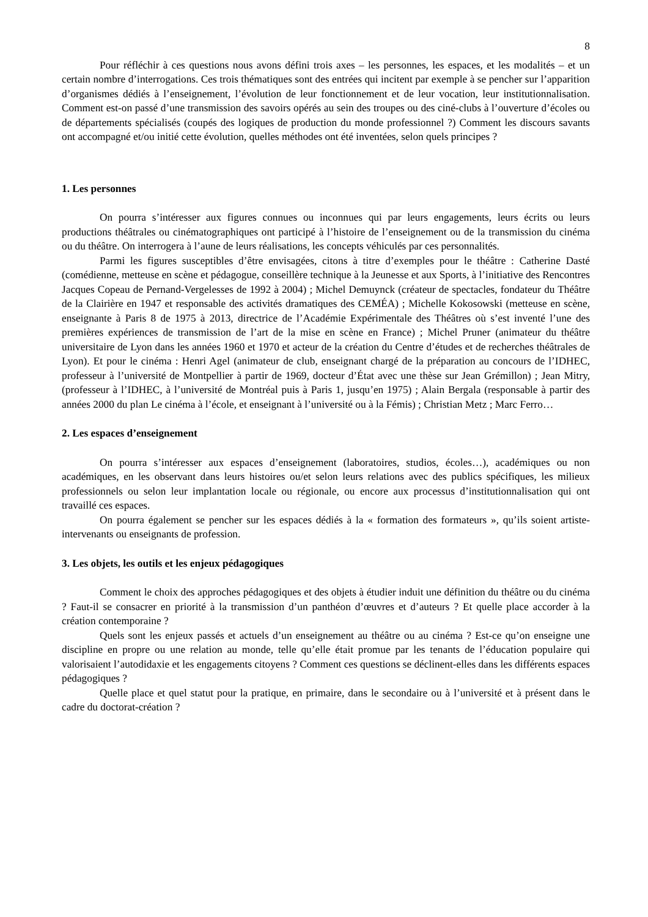8
Pour réfléchir à ces questions nous avons défini trois axes – les personnes, les espaces, et les modalités – et un certain nombre d’interrogations. Ces trois thématiques sont des entrées qui incitent par exemple à se pencher sur l’apparition d’organismes dédiés à l’enseignement, l’évolution de leur fonctionnement et de leur vocation, leur institutionnalisation. Comment est-on passé d’une transmission des savoirs opérés au sein des troupes ou des ciné-clubs à l’ouverture d’écoles ou de départements spécialisés (coupés des logiques de production du monde professionnel ?) Comment les discours savants ont accompagné et/ou initié cette évolution, quelles méthodes ont été inventées, selon quels principes ?
1. Les personnes
On pourra s’intéresser aux figures connues ou inconnues qui par leurs engagements, leurs écrits ou leurs productions théâtrales ou cinématographiques ont participé à l’histoire de l’enseignement ou de la transmission du cinéma ou du théâtre. On interrogera à l’aune de leurs réalisations, les concepts véhiculés par ces personnalités.
Parmi les figures susceptibles d’être envisagées, citons à titre d’exemples pour le théâtre : Catherine Dasté (comédienne, metteuse en scène et pédagogue, conseillère technique à la Jeunesse et aux Sports, à l’initiative des Rencontres Jacques Copeau de Pernand-Vergelesses de 1992 à 2004) ; Michel Demuynck (créateur de spectacles, fondateur du Théâtre de la Clairière en 1947 et responsable des activités dramatiques des CEMÉA) ; Michelle Kokosowski (metteuse en scène, enseignante à Paris 8 de 1975 à 2013, directrice de l’Académie Expérimentale des Théâtres où s’est inventé l’une des premières expériences de transmission de l’art de la mise en scène en France) ; Michel Pruner (animateur du théâtre universitaire de Lyon dans les années 1960 et 1970 et acteur de la création du Centre d’études et de recherches théâtrales de Lyon). Et pour le cinéma : Henri Agel (animateur de club, enseignant chargé de la préparation au concours de l’IDHEC, professeur à l’université de Montpellier à partir de 1969, docteur d’État avec une thèse sur Jean Grémillon) ; Jean Mitry, (professeur à l’IDHEC, à l’université de Montréal puis à Paris 1, jusqu’en 1975) ; Alain Bergala (responsable à partir des années 2000 du plan Le cinéma à l’école, et enseignant à l’université ou à la Fémis) ; Christian Metz ; Marc Ferro…
2. Les espaces d’enseignement
On pourra s’intéresser aux espaces d’enseignement (laboratoires, studios, écoles…), académiques ou non académiques, en les observant dans leurs histoires ou/et selon leurs relations avec des publics spécifiques, les milieux professionnels ou selon leur implantation locale ou régionale, ou encore aux processus d’institutionnalisation qui ont travaillé ces espaces.
On pourra également se pencher sur les espaces dédiés à la « formation des formateurs », qu’ils soient artiste-intervenants ou enseignants de profession.
3. Les objets, les outils et les enjeux pédagogiques
Comment le choix des approches pédagogiques et des objets à étudier induit une définition du théâtre ou du cinéma ? Faut-il se consacrer en priorité à la transmission d’un panthéon d’œuvres et d’auteurs ? Et quelle place accorder à la création contemporaine ?
Quels sont les enjeux passés et actuels d’un enseignement au théâtre ou au cinéma ? Est-ce qu’on enseigne une discipline en propre ou une relation au monde, telle qu’elle était promue par les tenants de l’éducation populaire qui valorisaient l’autodidaxie et les engagements citoyens ? Comment ces questions se déclinent-elles dans les différents espaces pédagogiques ?
Quelle place et quel statut pour la pratique, en primaire, dans le secondaire ou à l’université et à présent dans le cadre du doctorat-création ?